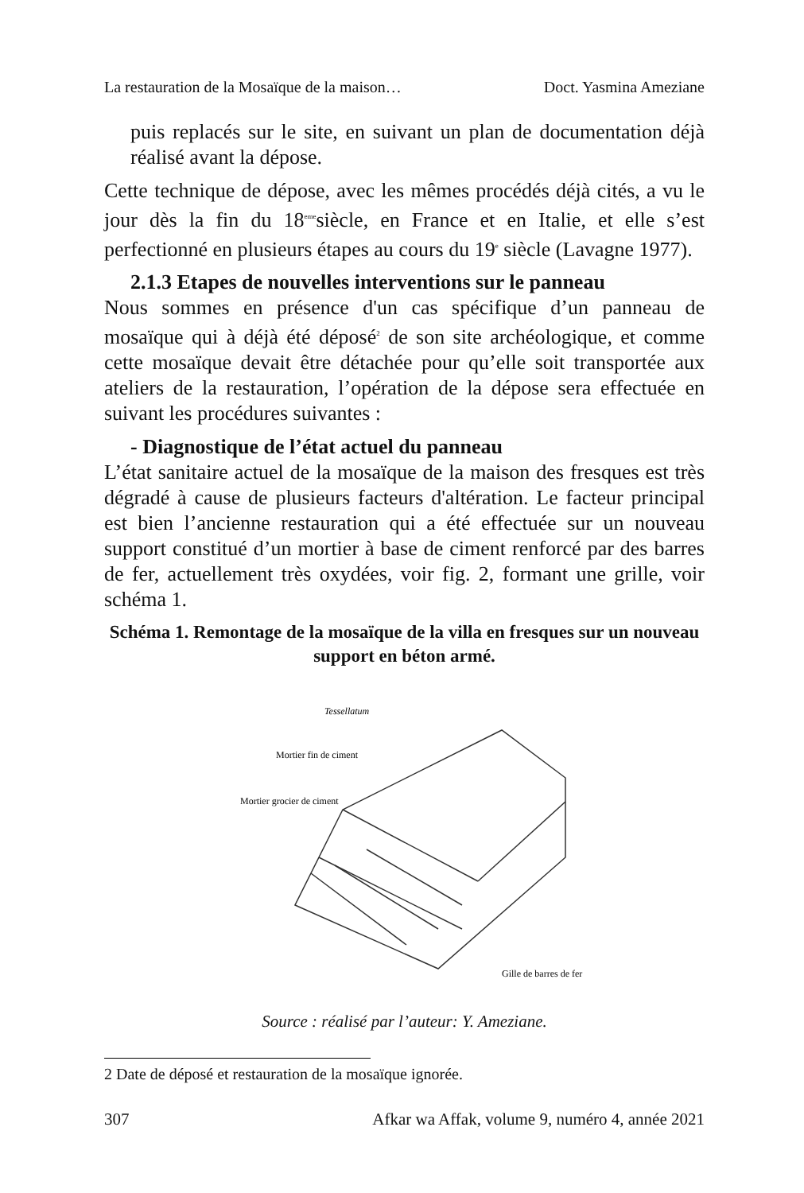La restauration de la Mosaïque de la maison… Doct. Yasmina Ameziane
puis replacés sur le site, en suivant un plan de documentation déjà réalisé avant la dépose.
Cette technique de dépose, avec les mêmes procédés déjà cités, a vu le jour dès la fin du 18<sup>eme</sup>siècle, en France et en Italie, et elle s’est perfectionné en plusieurs étapes au cours du 19<sup>e</sup> siècle (Lavagne 1977).
2.1.3 Etapes de nouvelles interventions sur le panneau
Nous sommes en présence d'un cas spécifique d’un panneau de mosaïque qui à déjà été déposé<sup>2</sup> de son site archéologique, et comme cette mosaïque devait être détachée pour qu’elle soit transportée aux ateliers de la restauration, l’opération de la dépose sera effectuée en suivant les procédures suivantes :
- Diagnostique de l’état actuel du panneau
L’état sanitaire actuel de la mosaïque de la maison des fresques est très dégradé à cause de plusieurs facteurs d'altération. Le facteur principal est bien l’ancienne restauration qui a été effectuée sur un nouveau support constitué d’un mortier à base de ciment renforcé par des barres de fer, actuellement très oxydées, voir fig. 2, formant une grille, voir schéma 1.
Schéma 1. Remontage de la mosaïque de la villa en fresques sur un nouveau support en béton armé.
Tessellatum
Mortier fin de ciment
Mortier grocier de ciment
Gille de barres de fer
Source : réalisé par l’auteur: Y. Ameziane.
2 Date de déposé et restauration de la mosaïque ignorée.
307 Afkar wa Affak, volume 9, numéro 4, année 2021